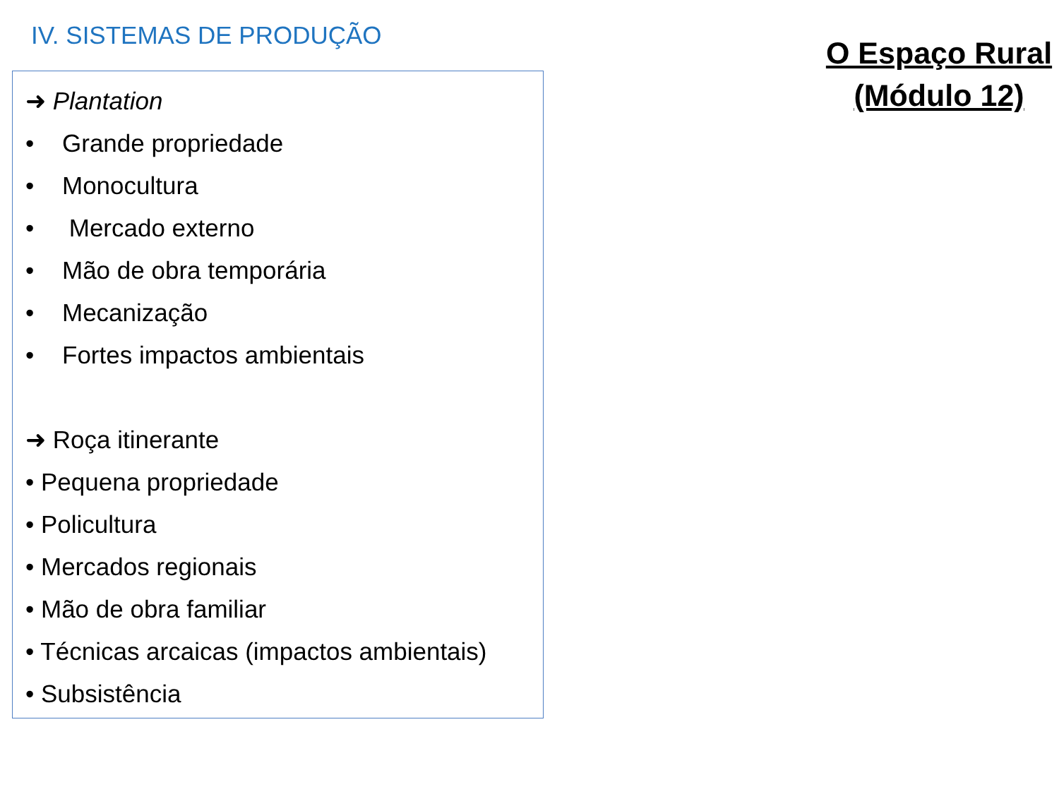IV. SISTEMAS DE PRODUÇÃO
➜ Plantation
• Grande propriedade
• Monocultura
• Mercado externo
• Mão de obra temporária
• Mecanização
• Fortes impactos ambientais
➜ Roça itinerante
• Pequena propriedade
• Policultura
• Mercados regionais
• Mão de obra familiar
• Técnicas arcaicas (impactos ambientais)
• Subsistência
O Espaço Rural
(Módulo 12)